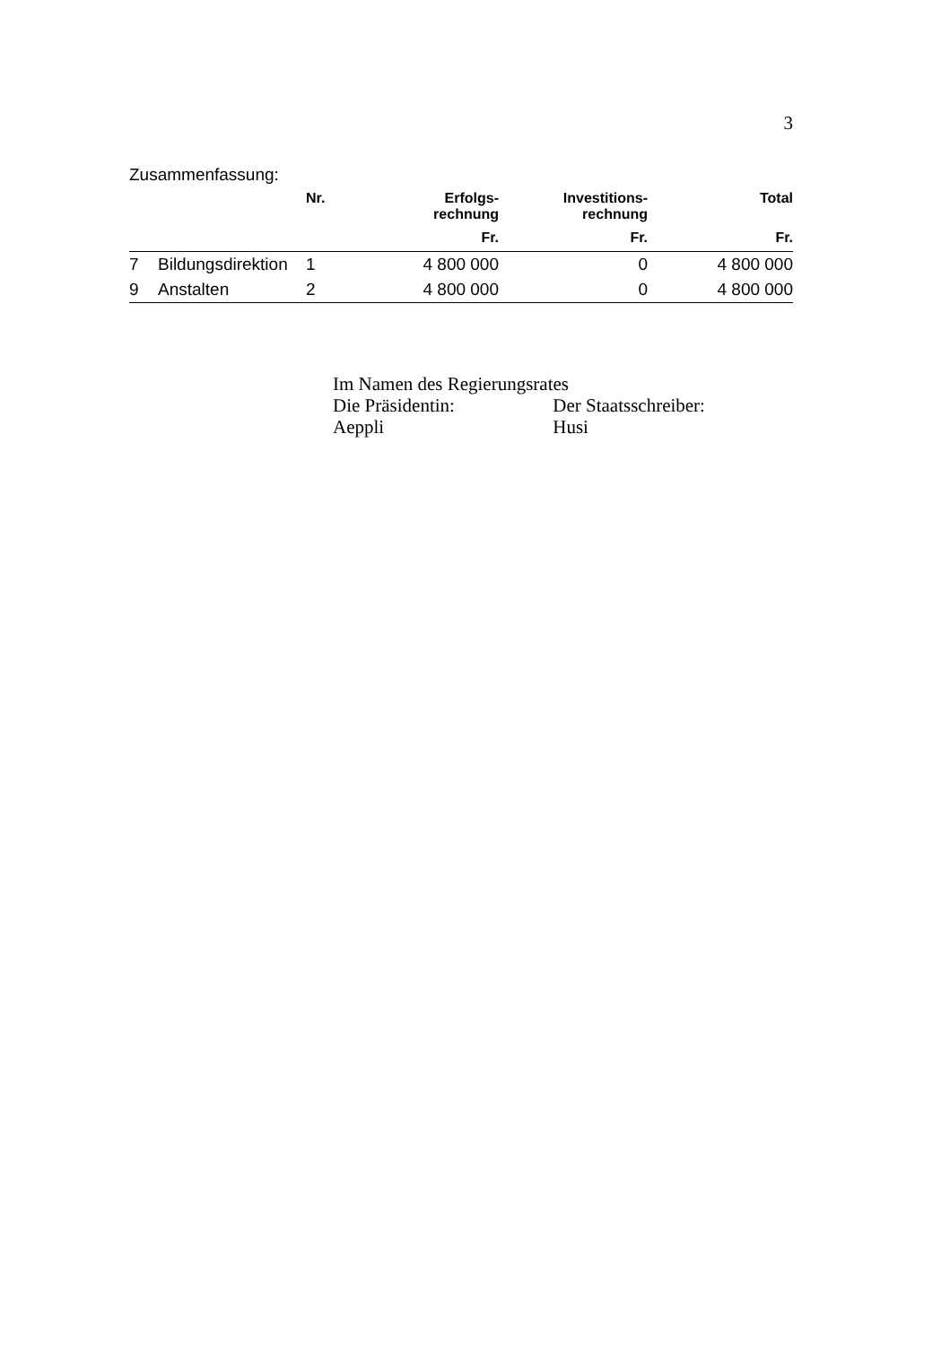3
Zusammenfassung:
| | | Nr. | Erfolgs- rechnung | Investitions- rechnung | Total |
| --- | --- | --- | --- | --- | --- |
| | | | Fr. | Fr. | Fr. |
| 7 | Bildungsdirektion | 1 | 4 800 000 | 0 | 4 800 000 |
| 9 | Anstalten | 2 | 4 800 000 | 0 | 4 800 000 |
Im Namen des Regierungsrates
Die Präsidentin: Der Staatsschreiber:
Aeppli Husi